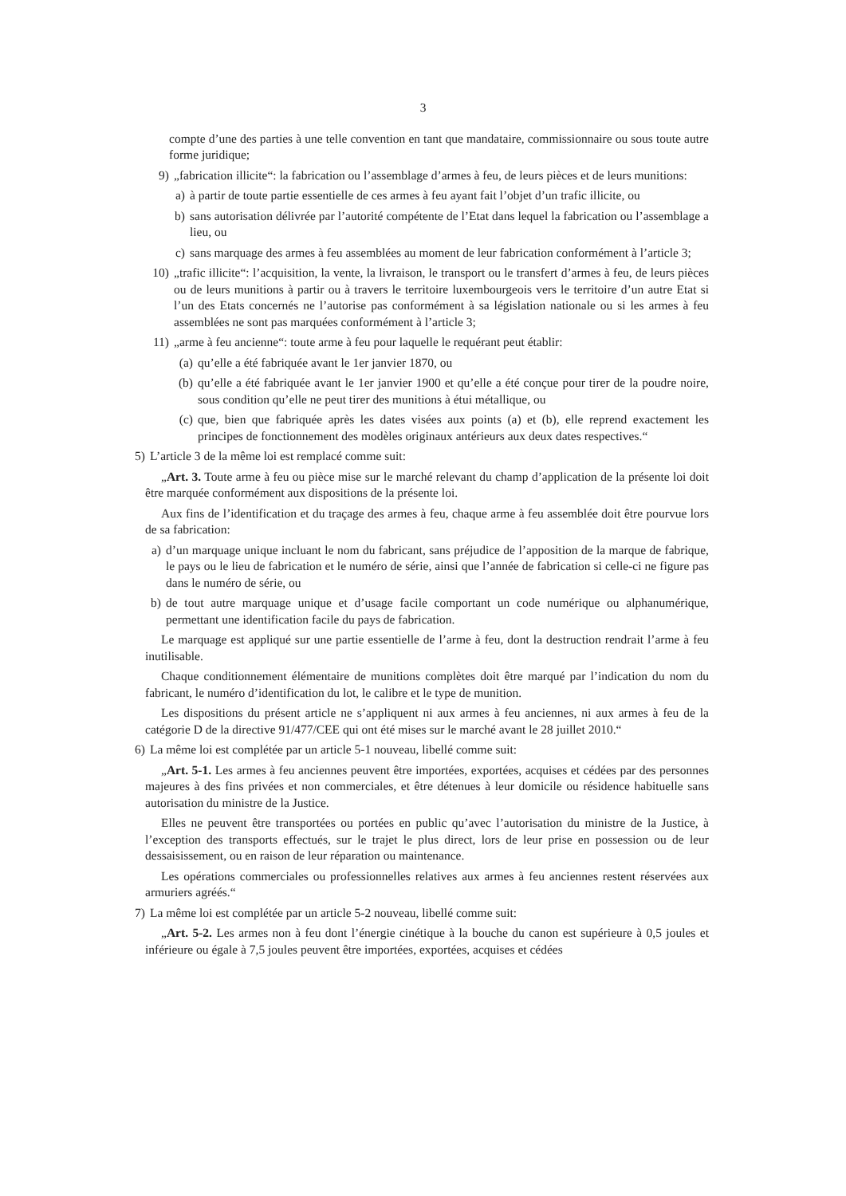3
compte d’une des parties à une telle convention en tant que mandataire, commissionnaire ou sous toute autre forme juridique;
9) „fabrication illicite“: la fabrication ou l’assemblage d’armes à feu, de leurs pièces et de leurs munitions:
a) à partir de toute partie essentielle de ces armes à feu ayant fait l’objet d’un trafic illicite, ou
b) sans autorisation délivrée par l’autorité compétente de l’Etat dans lequel la fabrication ou l’assemblage a lieu, ou
c) sans marquage des armes à feu assemblées au moment de leur fabrication conformément à l’article 3;
10) „trafic illicite“: l’acquisition, la vente, la livraison, le transport ou le transfert d’armes à feu, de leurs pièces ou de leurs munitions à partir ou à travers le territoire luxembourgeois vers le territoire d’un autre Etat si l’un des Etats concernés ne l’autorise pas conformément à sa législation nationale ou si les armes à feu assemblées ne sont pas marquées conformément à l’article 3;
11) „arme à feu ancienne“: toute arme à feu pour laquelle le requérant peut établir:
(a) qu’elle a été fabriquée avant le 1er janvier 1870, ou
(b) qu’elle a été fabriquée avant le 1er janvier 1900 et qu’elle a été conçue pour tirer de la poudre noire, sous condition qu’elle ne peut tirer des munitions à étui métallique, ou
(c) que, bien que fabriquée après les dates visées aux points (a) et (b), elle reprend exactement les principes de fonctionnement des modèles originaux antérieurs aux deux dates respectives.“
5) L’article 3 de la même loi est remplacé comme suit:
„Art. 3. Toute arme à feu ou pièce mise sur le marché relevant du champ d’application de la présente loi doit être marquée conformément aux dispositions de la présente loi.
Aux fins de l’identification et du traçage des armes à feu, chaque arme à feu assemblée doit être pourvue lors de sa fabrication:
a) d’un marquage unique incluant le nom du fabricant, sans préjudice de l’apposition de la marque de fabrique, le pays ou le lieu de fabrication et le numéro de série, ainsi que l’année de fabrication si celle-ci ne figure pas dans le numéro de série, ou
b) de tout autre marquage unique et d’usage facile comportant un code numérique ou alphanumérique, permettant une identification facile du pays de fabrication.
Le marquage est appliqué sur une partie essentielle de l’arme à feu, dont la destruction rendrait l’arme à feu inutilisable.
Chaque conditionnement élémentaire de munitions complètes doit être marqué par l’indication du nom du fabricant, le numéro d’identification du lot, le calibre et le type de munition.
Les dispositions du présent article ne s’appliquent ni aux armes à feu anciennes, ni aux armes à feu de la catégorie D de la directive 91/477/CEE qui ont été mises sur le marché avant le 28 juillet 2010.“
6) La même loi est complétée par un article 5-1 nouveau, libellé comme suit:
„Art. 5-1. Les armes à feu anciennes peuvent être importées, exportées, acquises et cédées par des personnes majeures à des fins privées et non commerciales, et être détenues à leur domicile ou résidence habituelle sans autorisation du ministre de la Justice.
Elles ne peuvent être transportées ou portées en public qu’avec l’autorisation du ministre de la Justice, à l’exception des transports effectués, sur le trajet le plus direct, lors de leur prise en possession ou de leur dessaisissement, ou en raison de leur réparation ou maintenance.
Les opérations commerciales ou professionnelles relatives aux armes à feu anciennes restent réservées aux armuriers agréés.“
7) La même loi est complétée par un article 5-2 nouveau, libellé comme suit:
„Art. 5-2. Les armes non à feu dont l’énergie cinétique à la bouche du canon est supérieure à 0,5 joules et inférieure ou égale à 7,5 joules peuvent être importées, exportées, acquises et cédées